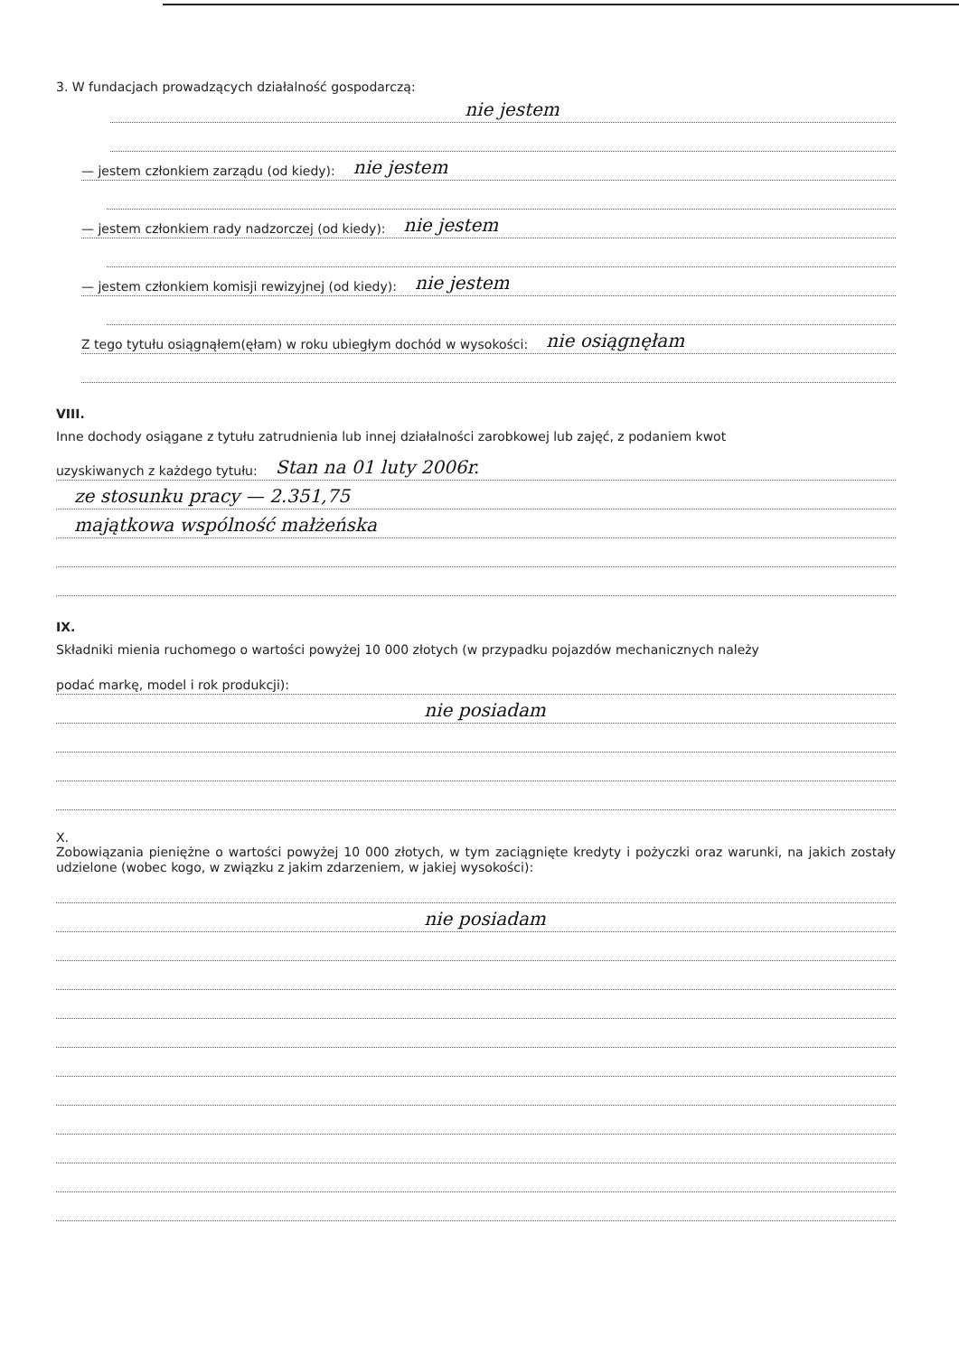3. W fundacjach prowadzących działalność gospodarczą:
nie jestem
— jestem członkiem zarządu (od kiedy): nie jestem
— jestem członkiem rady nadzorczej (od kiedy): nie jestem
— jestem członkiem komisji rewizyjnej (od kiedy): nie jestem
Z tego tytułu osiągnąłem(ęłam) w roku ubiegłym dochód w wysokości: nie osiągnęłam
VIII.
Inne dochody osiągane z tytułu zatrudnienia lub innej działalności zarobkowej lub zajęć, z podaniem kwot
uzyskiwanych z każdego tytułu: Stan na 01 luty 2006r.
ze stosunku pracy — 2.351,75
majątkowa wspólność małżeńska
IX.
Składniki mienia ruchomego o wartości powyżej 10 000 złotych (w przypadku pojazdów mechanicznych należy
podać markę, model i rok produkcji):
nie posiadam
X.
Zobowiązania pieniężne o wartości powyżej 10 000 złotych, w tym zaciągnięte kredyty i pożyczki oraz warunki, na jakich zostały udzielone (wobec kogo, w związku z jakim zdarzeniem, w jakiej wysokości):
nie posiadam